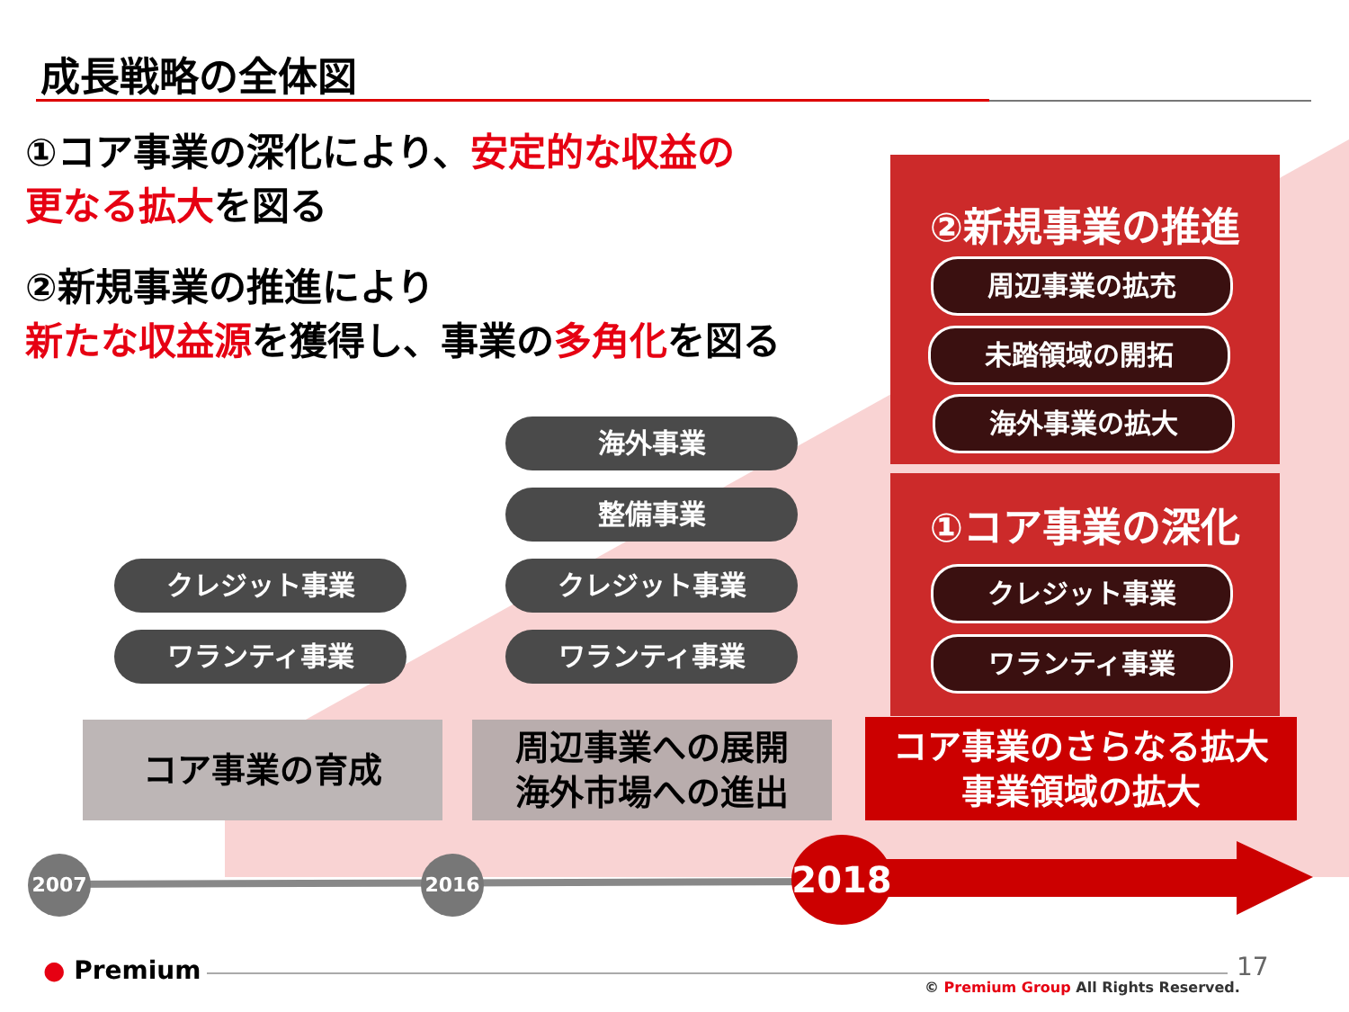成長戦略の全体図
①コア事業の深化により、安定的な収益の
更なる拡大を図る
②新規事業の推進により
新たな収益源を獲得し、事業の多角化を図る
②新規事業の推進
周辺事業の拡充
未踏領域の開拓
海外事業の拡大
①コア事業の深化
クレジット事業
ワランティ事業
海外事業
整備事業
クレジット事業 クレジット事業
ワランティ事業 ワランティ事業
コア事業の育成
周辺事業への展開
海外市場への進出
コア事業のさらなる拡大
事業領域の拡大
2007 2016 2018
● Premium 17
© Premium Group All Rights Reserved.